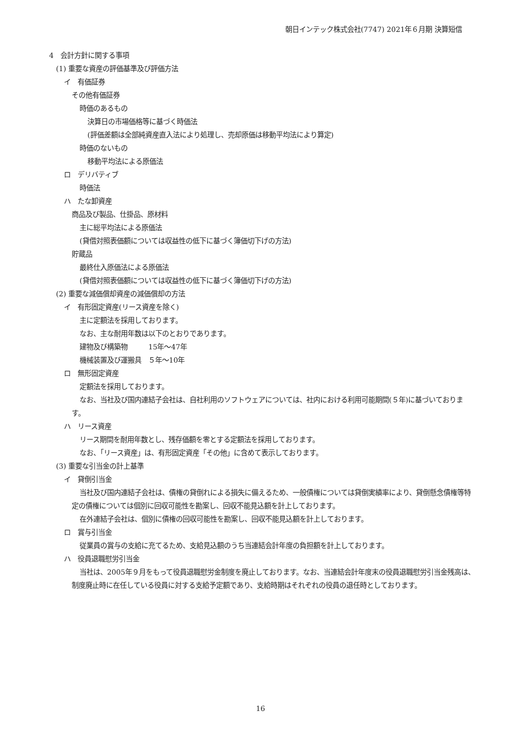朝日インテック株式会社(7747) 2021年６月期 決算短信
4　会計方針に関する事項
(1) 重要な資産の評価基準及び評価方法
イ　有価証券
その他有価証券
時価のあるもの
決算日の市場価格等に基づく時価法
(評価差額は全部純資産直入法により処理し、売却原価は移動平均法により算定)
時価のないもの
移動平均法による原価法
ロ　デリバティブ
時価法
ハ　たな卸資産
商品及び製品、仕掛品、原材料
主に総平均法による原価法
(貸借対照表価額については収益性の低下に基づく簿価切下げの方法)
貯蔵品
最終仕入原価法による原価法
(貸借対照表価額については収益性の低下に基づく簿価切下げの方法)
(2) 重要な減価償却資産の減価償却の方法
イ　有形固定資産(リース資産を除く)
主に定額法を採用しております。
なお、主な耐用年数は以下のとおりであります。
建物及び構築物　　　15年～47年
機械装置及び運搬具　５年～10年
ロ　無形固定資産
定額法を採用しております。
なお、当社及び国内連結子会社は、自社利用のソフトウェアについては、社内における利用可能期間(５年)に基づいております。
ハ　リース資産
リース期間を耐用年数とし、残存価額を零とする定額法を採用しております。
なお、「リース資産」は、有形固定資産「その他」に含めて表示しております。
(3) 重要な引当金の計上基準
イ　貸倒引当金
当社及び国内連結子会社は、債権の貸倒れによる損失に備えるため、一般債権については貸倒実績率により、貸倒懸念債権等特定の債権については個別に回収可能性を勘案し、回収不能見込額を計上しております。
在外連結子会社は、個別に債権の回収可能性を勘案し、回収不能見込額を計上しております。
ロ　賞与引当金
従業員の賞与の支給に充てるため、支給見込額のうち当連結会計年度の負担額を計上しております。
ハ　役員退職慰労引当金
当社は、2005年９月をもって役員退職慰労金制度を廃止しております。なお、当連結会計年度末の役員退職慰労引当金残高は、制度廃止時に在任している役員に対する支給予定額であり、支給時期はそれぞれの役員の退任時としております。
16